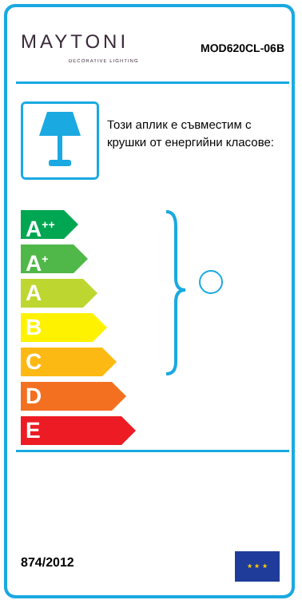MAYTONI
DECORATIVE LIGHTING
MOD620CL-06B
Този аплик е съвместим с крушки от енергийни класове:
A<sup>++</sup>
A<sup>+</sup>
A
B
C
D
E
874/2012
★ ★ ★